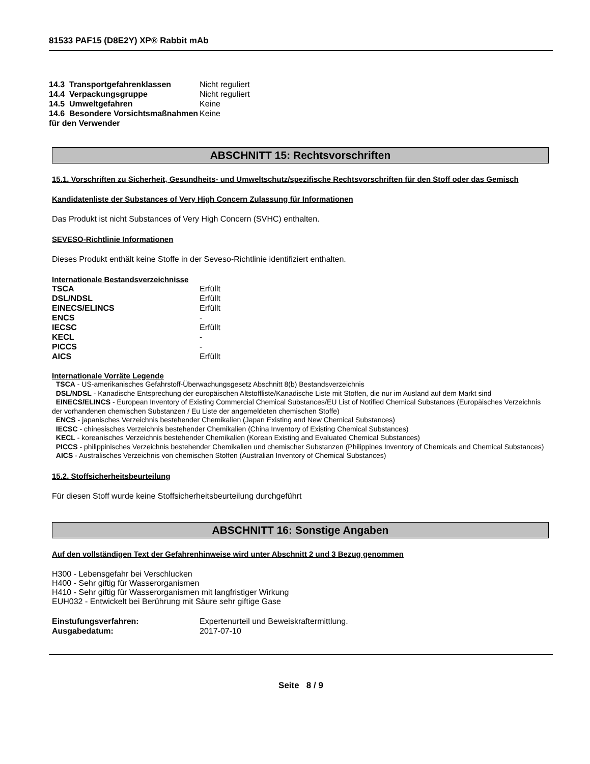81533 PAF15 (D8E2Y) XP® Rabbit mAb
| 14.3 Transportgefahrenklassen | Nicht reguliert |
| 14.4 Verpackungsgruppe | Nicht reguliert |
| 14.5 Umweltgefahren | Keine |
| 14.6 Besondere Vorsichtsmaßnahmen für den Verwender | Keine |
ABSCHNITT 15: Rechtsvorschriften
15.1. Vorschriften zu Sicherheit, Gesundheits- und Umweltschutz/spezifische Rechtsvorschriften für den Stoff oder das Gemisch
Kandidatenliste der Substances of Very High Concern Zulassung für Informationen
Das Produkt ist nicht Substances of Very High Concern (SVHC) enthalten.
SEVESO-Richtlinie Informationen
Dieses Produkt enthält keine Stoffe in der Seveso-Richtlinie identifiziert enthalten.
Internationale Bestandsverzeichnisse
| TSCA | Erfüllt |
| DSL/NDSL | Erfüllt |
| EINECS/ELINCS | Erfüllt |
| ENCS | - |
| IECSC | Erfüllt |
| KECL | - |
| PICCS | - |
| AICS | Erfüllt |
Internationale Vorräte Legende
TSCA - US-amerikanisches Gefahrstoff-Überwachungsgesetz Abschnitt 8(b) Bestandsverzeichnis
DSL/NDSL - Kanadische Entsprechung der europäischen Altstoffliste/Kanadische Liste mit Stoffen, die nur im Ausland auf dem Markt sind
EINECS/ELINCS - European Inventory of Existing Commercial Chemical Substances/EU List of Notified Chemical Substances (Europäisches Verzeichnis der vorhandenen chemischen Substanzen / Eu Liste der angemeldeten chemischen Stoffe)
ENCS - japanisches Verzeichnis bestehender Chemikalien (Japan Existing and New Chemical Substances)
IECSC - chinesisches Verzeichnis bestehender Chemikalien (China Inventory of Existing Chemical Substances)
KECL - koreanisches Verzeichnis bestehender Chemikalien (Korean Existing and Evaluated Chemical Substances)
PICCS - philippinisches Verzeichnis bestehender Chemikalien und chemischer Substanzen (Philippines Inventory of Chemicals and Chemical Substances)
AICS - Australisches Verzeichnis von chemischen Stoffen (Australian Inventory of Chemical Substances)
15.2. Stoffsicherheitsbeurteilung
Für diesen Stoff wurde keine Stoffsicherheitsbeurteilung durchgeführt
ABSCHNITT 16: Sonstige Angaben
Auf den vollständigen Text der Gefahrenhinweise wird unter Abschnitt 2 und 3 Bezug genommen
H300 - Lebensgefahr bei Verschlucken
H400 - Sehr giftig für Wasserorganismen
H410 - Sehr giftig für Wasserorganismen mit langfristiger Wirkung
EUH032 - Entwickelt bei Berührung mit Säure sehr giftige Gase
| Einstufungsverfahren: | Expertenurteil und Beweiskraftermittlung. |
| Ausgabedatum: | 2017-07-10 |
Seite 8 / 9